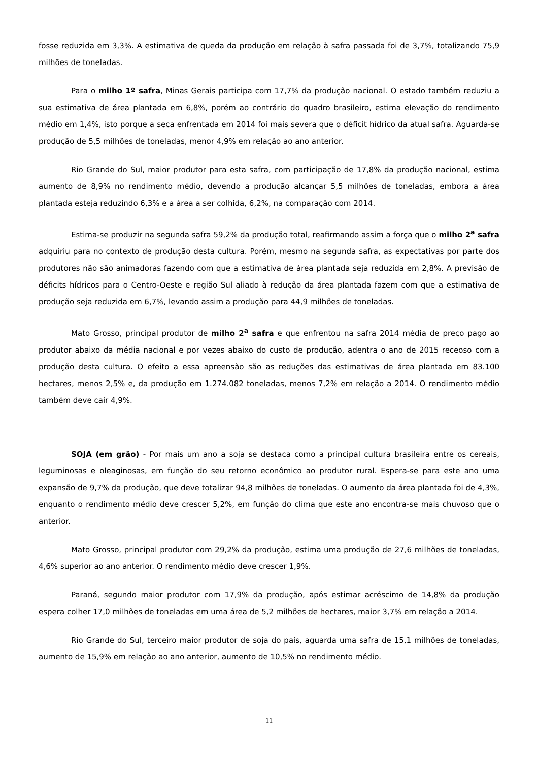fosse reduzida em 3,3%. A estimativa de queda da produção em relação à safra passada foi de 3,7%, totalizando 75,9 milhões de toneladas.
Para o milho 1º safra, Minas Gerais participa com 17,7% da produção nacional. O estado também reduziu a sua estimativa de área plantada em 6,8%, porém ao contrário do quadro brasileiro, estima elevação do rendimento médio em 1,4%, isto porque a seca enfrentada em 2014 foi mais severa que o déficit hídrico da atual safra. Aguarda-se produção de 5,5 milhões de toneladas, menor 4,9% em relação ao ano anterior.
Rio Grande do Sul, maior produtor para esta safra, com participação de 17,8% da produção nacional, estima aumento de 8,9% no rendimento médio, devendo a produção alcançar 5,5 milhões de toneladas, embora a área plantada esteja reduzindo 6,3% e a área a ser colhida, 6,2%, na comparação com 2014.
Estima-se produzir na segunda safra 59,2% da produção total, reafirmando assim a força que o milho 2<sup>a</sup> safra adquiriu para no contexto de produção desta cultura. Porém, mesmo na segunda safra, as expectativas por parte dos produtores não são animadoras fazendo com que a estimativa de área plantada seja reduzida em 2,8%. A previsão de déficits hídricos para o Centro-Oeste e região Sul aliado à redução da área plantada fazem com que a estimativa de produção seja reduzida em 6,7%, levando assim a produção para 44,9 milhões de toneladas.
Mato Grosso, principal produtor de milho 2<sup>a</sup> safra e que enfrentou na safra 2014 média de preço pago ao produtor abaixo da média nacional e por vezes abaixo do custo de produção, adentra o ano de 2015 receoso com a produção desta cultura. O efeito a essa apreensão são as reduções das estimativas de área plantada em 83.100 hectares, menos 2,5% e, da produção em 1.274.082 toneladas, menos 7,2% em relação a 2014. O rendimento médio também deve cair 4,9%.
SOJA (em grão) - Por mais um ano a soja se destaca como a principal cultura brasileira entre os cereais, leguminosas e oleaginosas, em função do seu retorno econômico ao produtor rural. Espera-se para este ano uma expansão de 9,7% da produção, que deve totalizar 94,8 milhões de toneladas. O aumento da área plantada foi de 4,3%, enquanto o rendimento médio deve crescer 5,2%, em função do clima que este ano encontra-se mais chuvoso que o anterior.
Mato Grosso, principal produtor com 29,2% da produção, estima uma produção de 27,6 milhões de toneladas, 4,6% superior ao ano anterior. O rendimento médio deve crescer 1,9%.
Paraná, segundo maior produtor com 17,9% da produção, após estimar acréscimo de 14,8% da produção espera colher 17,0 milhões de toneladas em uma área de 5,2 milhões de hectares, maior 3,7% em relação a 2014.
Rio Grande do Sul, terceiro maior produtor de soja do país, aguarda uma safra de 15,1 milhões de toneladas, aumento de 15,9% em relação ao ano anterior, aumento de 10,5% no rendimento médio.
11